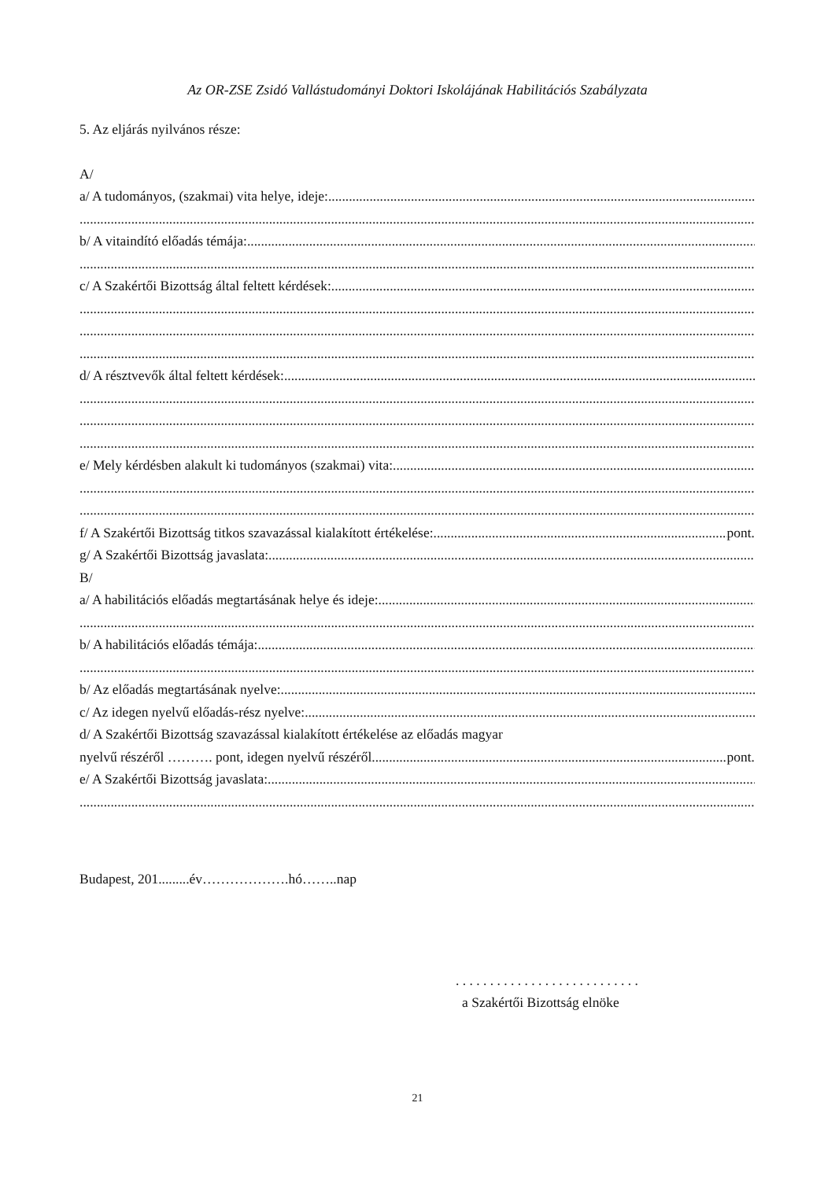Az OR-ZSE Zsidó Vallástudományi Doktori Iskolájának Habilitációs Szabályzata
5. Az eljárás nyilvános része:
A/
a/ A tudományos, (szakmai) vita helye, ideje:
b/ A vitaindító előadás témája:
c/ A Szakértői Bizottság által feltett kérdések:
d/ A résztvevők által feltett kérdések:
e/ Mely kérdésben alakult ki tudományos (szakmai) vita:
f/ A Szakértői Bizottság titkos szavazással kialakított értékelése: pont.
g/ A Szakértői Bizottság javaslata:
B/
a/ A habilitációs előadás megtartásának helye és ideje:
b/ A habilitációs előadás témája:
b/ Az előadás megtartásának nyelve:
c/ Az idegen nyelvű előadás-rész nyelve:
d/ A Szakértői Bizottság szavazással kialakított értékelése az előadás magyar
nyelvű részéről ………. pont, idegen nyelvű részéről pont.
e/ A Szakértői Bizottság javaslata:
Budapest, 201.........év……………….hó……..nap
. . . . . . . . . . . . . . . . . . . . . . . . . . .
a Szakértői Bizottság elnöke
21